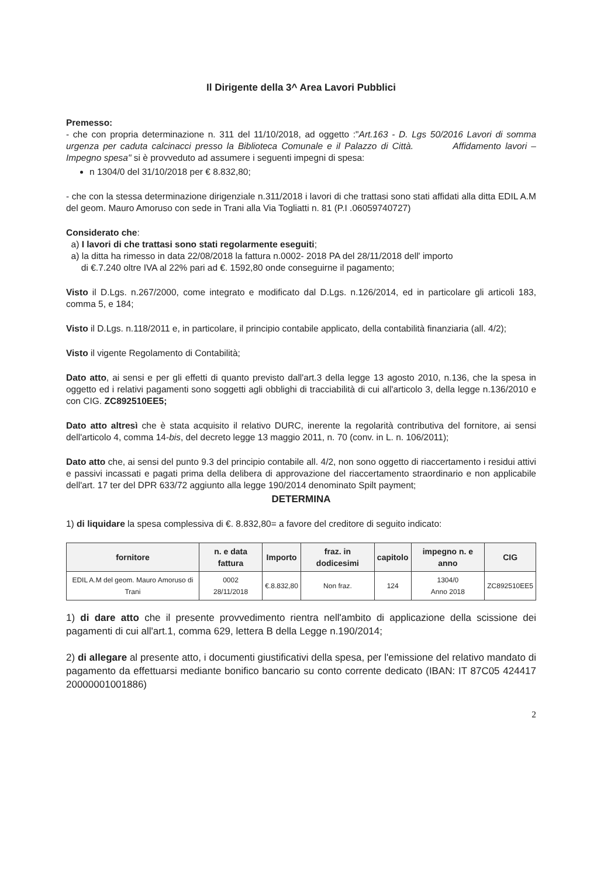Il Dirigente della 3^ Area Lavori Pubblici
Premesso:
- che con propria determinazione n. 311 del 11/10/2018, ad oggetto :"Art.163 - D. Lgs 50/2016 Lavori di somma urgenza per caduta calcinacci presso la Biblioteca Comunale e il Palazzo di Città. Affidamento lavori – Impegno spesa" si è provveduto ad assumere i seguenti impegni di spesa:
n 1304/0 del 31/10/2018 per € 8.832,80;
- che con la stessa determinazione dirigenziale n.311/2018 i lavori di che trattasi sono stati affidati alla ditta EDIL A.M del geom. Mauro Amoruso con sede in Trani alla Via Togliatti n. 81 (P.I .06059740727)
Considerato che:
a) I lavori di che trattasi sono stati regolarmente eseguiti;
a) la ditta ha rimesso in data 22/08/2018 la fattura n.0002- 2018 PA del 28/11/2018 dell' importo
di €.7.240 oltre IVA al 22% pari ad €. 1592,80 onde conseguirne il pagamento;
Visto il D.Lgs. n.267/2000, come integrato e modificato dal D.Lgs. n.126/2014, ed in particolare gli articoli 183, comma 5, e 184;
Visto il D.Lgs. n.118/2011 e, in particolare, il principio contabile applicato, della contabilità finanziaria (all. 4/2);
Visto il vigente Regolamento di Contabilità;
Dato atto, ai sensi e per gli effetti di quanto previsto dall'art.3 della legge 13 agosto 2010, n.136, che la spesa in oggetto ed i relativi pagamenti sono soggetti agli obblighi di tracciabilità di cui all'articolo 3, della legge n.136/2010 e con CIG. ZC892510EE5;
Dato atto altresì che è stata acquisito il relativo DURC, inerente la regolarità contributiva del fornitore, ai sensi dell'articolo 4, comma 14-bis, del decreto legge 13 maggio 2011, n. 70 (conv. in L. n. 106/2011);
Dato atto che, ai sensi del punto 9.3 del principio contabile all. 4/2, non sono oggetto di riaccertamento i residui attivi e passivi incassati e pagati prima della delibera di approvazione del riaccertamento straordinario e non applicabile dell'art. 17 ter del DPR 633/72 aggiunto alla legge 190/2014 denominato Spilt payment;
DETERMINA
1) di liquidare la spesa complessiva di €. 8.832,80= a favore del creditore di seguito indicato:
| fornitore | n. e data fattura | Importo | fraz. in dodicesimi | capitolo | impegno n. e anno | CIG |
| --- | --- | --- | --- | --- | --- | --- |
| EDIL A.M del geom. Mauro Amoruso di Trani | 0002 28/11/2018 | €.8.832,80 | Non fraz. | 124 | 1304/0 Anno 2018 | ZC892510EE5 |
1) di dare atto che il presente provvedimento rientra nell'ambito di applicazione della scissione dei pagamenti di cui all'art.1, comma 629, lettera B della Legge n.190/2014;
2) di allegare al presente atto, i documenti giustificativi della spesa, per l'emissione del relativo mandato di pagamento da effettuarsi mediante bonifico bancario su conto corrente dedicato (IBAN: IT 87C05 424417 20000001001886)
2